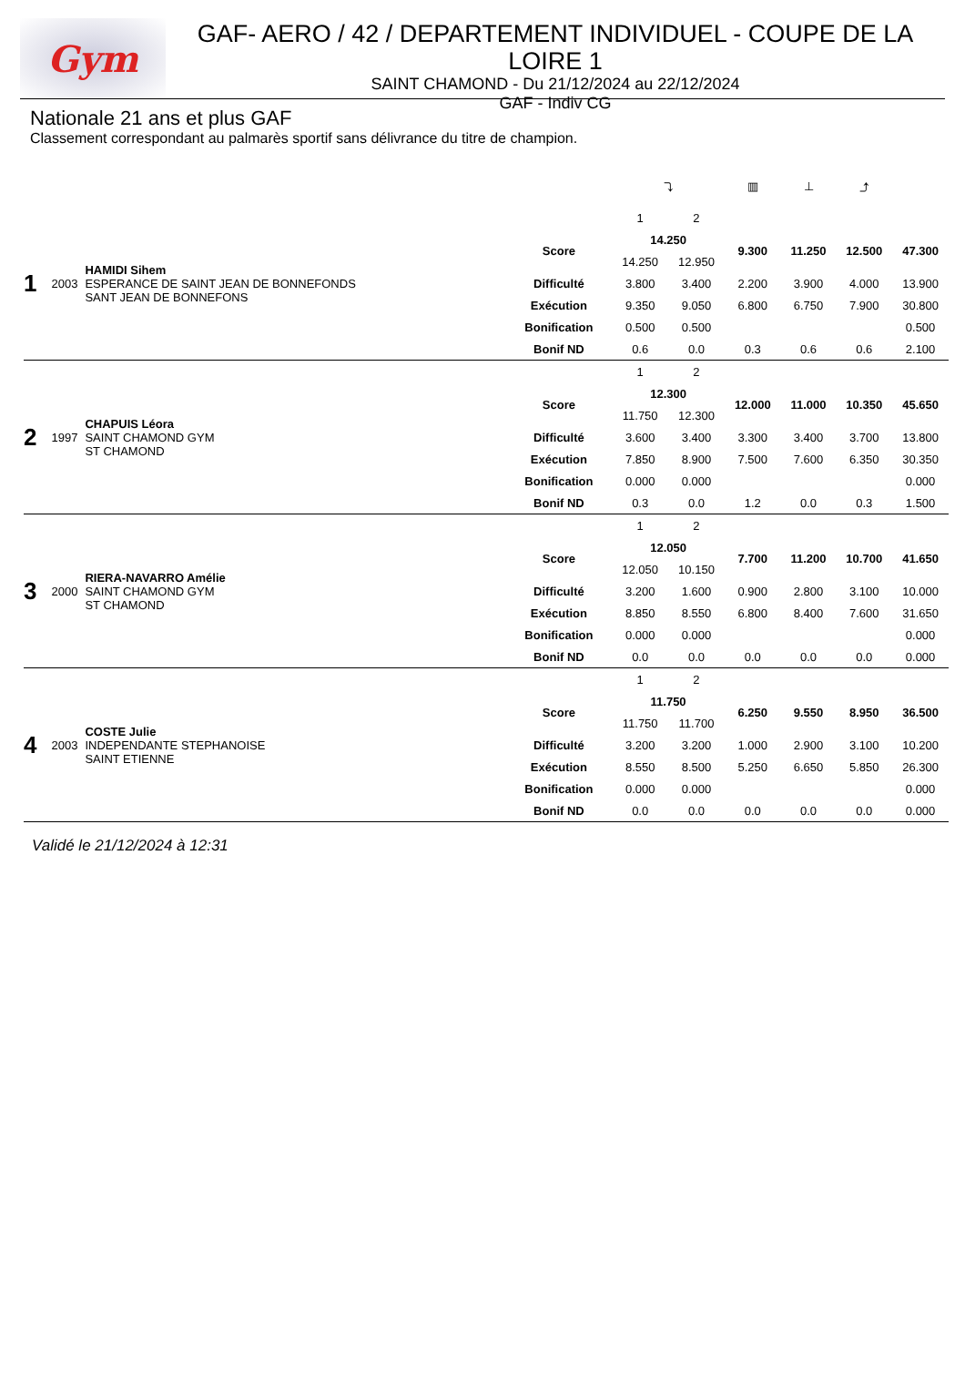Gym
GAF- AERO / 42 / DEPARTEMENT INDIVIDUEL - COUPE DE LA LOIRE 1
SAINT CHAMOND - Du 21/12/2024 au 22/12/2024
GAF - Indiv CG
Nationale 21 ans et plus GAF
Classement correspondant au palmarès sportif sans délivrance du titre de champion.
| | | | | ⤵ | | ▥ | ⊥ | ⤴ | |
| 1 | 2003 | HAMIDI Sihem ESPERANCE DE SAINT JEAN DE BONNEFONDS SANT JEAN DE BONNEFONS | | 1 | 2 | | | | |
| | | | Score | 14.250 | | 9.300 | 11.250 | 12.500 | 47.300 |
| | | | | 14.250 | 12.950 | | | | |
| | | | Difficulté | 3.800 | 3.400 | 2.200 | 3.900 | 4.000 | 13.900 |
| | | | Exécution | 9.350 | 9.050 | 6.800 | 6.750 | 7.900 | 30.800 |
| | | | Bonification | 0.500 | 0.500 | | | | 0.500 |
| | | | Bonif ND | 0.6 | 0.0 | 0.3 | 0.6 | 0.6 | 2.100 |
| 2 | 1997 | CHAPUIS Léora SAINT CHAMOND GYM ST CHAMOND | | 1 | 2 | | | | |
| | | | Score | 12.300 | | 12.000 | 11.000 | 10.350 | 45.650 |
| | | | | 11.750 | 12.300 | | | | |
| | | | Difficulté | 3.600 | 3.400 | 3.300 | 3.400 | 3.700 | 13.800 |
| | | | Exécution | 7.850 | 8.900 | 7.500 | 7.600 | 6.350 | 30.350 |
| | | | Bonification | 0.000 | 0.000 | | | | 0.000 |
| | | | Bonif ND | 0.3 | 0.0 | 1.2 | 0.0 | 0.3 | 1.500 |
| 3 | 2000 | RIERA-NAVARRO Amélie SAINT CHAMOND GYM ST CHAMOND | | 1 | 2 | | | | |
| | | | Score | 12.050 | | 7.700 | 11.200 | 10.700 | 41.650 |
| | | | | 12.050 | 10.150 | | | | |
| | | | Difficulté | 3.200 | 1.600 | 0.900 | 2.800 | 3.100 | 10.000 |
| | | | Exécution | 8.850 | 8.550 | 6.800 | 8.400 | 7.600 | 31.650 |
| | | | Bonification | 0.000 | 0.000 | | | | 0.000 |
| | | | Bonif ND | 0.0 | 0.0 | 0.0 | 0.0 | 0.0 | 0.000 |
| 4 | 2003 | COSTE Julie INDEPENDANTE STEPHANOISE SAINT ETIENNE | | 1 | 2 | | | | |
| | | | Score | 11.750 | | 6.250 | 9.550 | 8.950 | 36.500 |
| | | | | 11.750 | 11.700 | | | | |
| | | | Difficulté | 3.200 | 3.200 | 1.000 | 2.900 | 3.100 | 10.200 |
| | | | Exécution | 8.550 | 8.500 | 5.250 | 6.650 | 5.850 | 26.300 |
| | | | Bonification | 0.000 | 0.000 | | | | 0.000 |
| | | | Bonif ND | 0.0 | 0.0 | 0.0 | 0.0 | 0.0 | 0.000 |
Validé le 21/12/2024 à 12:31